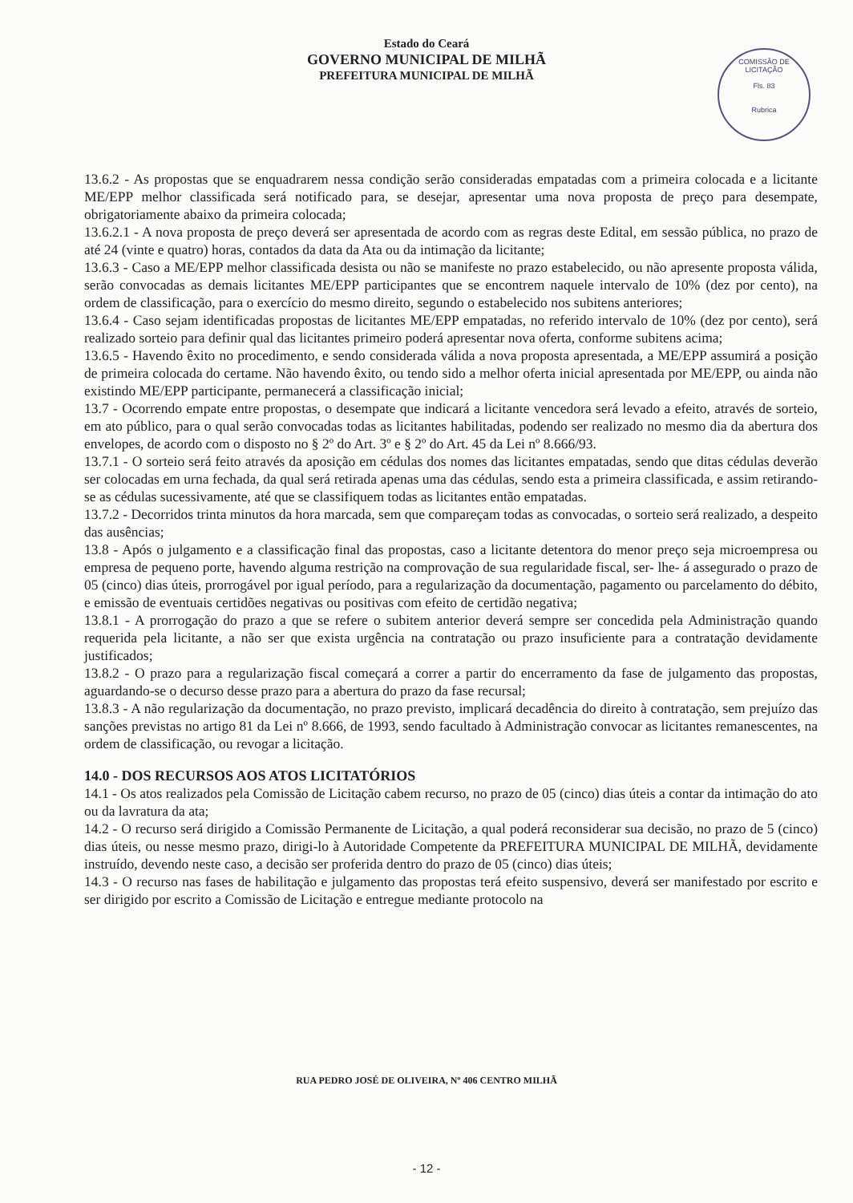Estado do Ceará
GOVERNO MUNICIPAL DE MILHÃ
PREFEITURA MUNICIPAL DE MILHÃ
COMISSÃO DE LICITAÇÃO
Fls. 83
Rubrica
13.6.2 - As propostas que se enquadrarem nessa condição serão consideradas empatadas com a primeira colocada e a licitante ME/EPP melhor classificada será notificado para, se desejar, apresentar uma nova proposta de preço para desempate, obrigatoriamente abaixo da primeira colocada;
13.6.2.1 - A nova proposta de preço deverá ser apresentada de acordo com as regras deste Edital, em sessão pública, no prazo de até 24 (vinte e quatro) horas, contados da data da Ata ou da intimação da licitante;
13.6.3 - Caso a ME/EPP melhor classificada desista ou não se manifeste no prazo estabelecido, ou não apresente proposta válida, serão convocadas as demais licitantes ME/EPP participantes que se encontrem naquele intervalo de 10% (dez por cento), na ordem de classificação, para o exercício do mesmo direito, segundo o estabelecido nos subitens anteriores;
13.6.4 - Caso sejam identificadas propostas de licitantes ME/EPP empatadas, no referido intervalo de 10% (dez por cento), será realizado sorteio para definir qual das licitantes primeiro poderá apresentar nova oferta, conforme subitens acima;
13.6.5 - Havendo êxito no procedimento, e sendo considerada válida a nova proposta apresentada, a ME/EPP assumirá a posição de primeira colocada do certame. Não havendo êxito, ou tendo sido a melhor oferta inicial apresentada por ME/EPP, ou ainda não existindo ME/EPP participante, permanecerá a classificação inicial;
13.7 - Ocorrendo empate entre propostas, o desempate que indicará a licitante vencedora será levado a efeito, através de sorteio, em ato público, para o qual serão convocadas todas as licitantes habilitadas, podendo ser realizado no mesmo dia da abertura dos envelopes, de acordo com o disposto no § 2º do Art. 3º e § 2º do Art. 45 da Lei nº 8.666/93.
13.7.1 - O sorteio será feito através da aposição em cédulas dos nomes das licitantes empatadas, sendo que ditas cédulas deverão ser colocadas em urna fechada, da qual será retirada apenas uma das cédulas, sendo esta a primeira classificada, e assim retirando-se as cédulas sucessivamente, até que se classifiquem todas as licitantes então empatadas.
13.7.2 - Decorridos trinta minutos da hora marcada, sem que compareçam todas as convocadas, o sorteio será realizado, a despeito das ausências;
13.8 - Após o julgamento e a classificação final das propostas, caso a licitante detentora do menor preço seja microempresa ou empresa de pequeno porte, havendo alguma restrição na comprovação de sua regularidade fiscal, ser- lhe- á assegurado o prazo de 05 (cinco) dias úteis, prorrogável por igual período, para a regularização da documentação, pagamento ou parcelamento do débito, e emissão de eventuais certidões negativas ou positivas com efeito de certidão negativa;
13.8.1 - A prorrogação do prazo a que se refere o subitem anterior deverá sempre ser concedida pela Administração quando requerida pela licitante, a não ser que exista urgência na contratação ou prazo insuficiente para a contratação devidamente justificados;
13.8.2 - O prazo para a regularização fiscal começará a correr a partir do encerramento da fase de julgamento das propostas, aguardando-se o decurso desse prazo para a abertura do prazo da fase recursal;
13.8.3 - A não regularização da documentação, no prazo previsto, implicará decadência do direito à contratação, sem prejuízo das sanções previstas no artigo 81 da Lei nº 8.666, de 1993, sendo facultado à Administração convocar as licitantes remanescentes, na ordem de classificação, ou revogar a licitação.
14.0 - DOS RECURSOS AOS ATOS LICITATÓRIOS
14.1 - Os atos realizados pela Comissão de Licitação cabem recurso, no prazo de 05 (cinco) dias úteis a contar da intimação do ato ou da lavratura da ata;
14.2 - O recurso será dirigido a Comissão Permanente de Licitação, a qual poderá reconsiderar sua decisão, no prazo de 5 (cinco) dias úteis, ou nesse mesmo prazo, dirigi-lo à Autoridade Competente da PREFEITURA MUNICIPAL DE MILHÃ, devidamente instruído, devendo neste caso, a decisão ser proferida dentro do prazo de 05 (cinco) dias úteis;
14.3 - O recurso nas fases de habilitação e julgamento das propostas terá efeito suspensivo, deverá ser manifestado por escrito e ser dirigido por escrito a Comissão de Licitação e entregue mediante protocolo na
RUA PEDRO JOSÉ DE OLIVEIRA, Nº 406 CENTRO MILHÃ
- 12 -